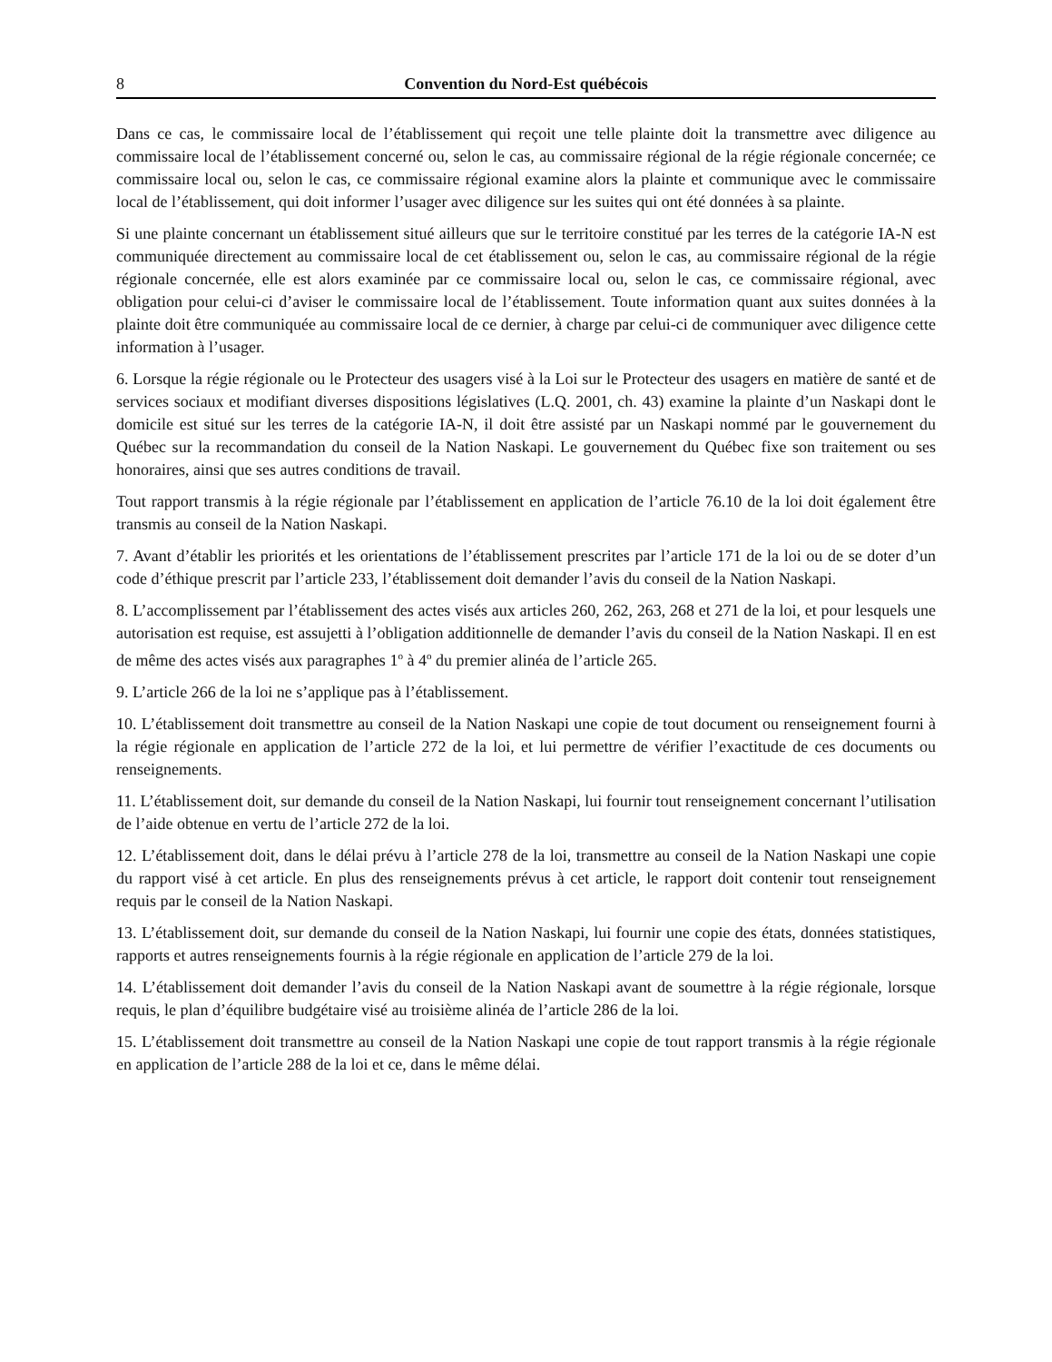8 Convention du Nord-Est québécois
Dans ce cas, le commissaire local de l’établissement qui reçoit une telle plainte doit la transmettre avec diligence au commissaire local de l’établissement concerné ou, selon le cas, au commissaire régional de la régie régionale concernée; ce commissaire local ou, selon le cas, ce commissaire régional examine alors la plainte et communique avec le commissaire local de l’établissement, qui doit informer l’usager avec diligence sur les suites qui ont été données à sa plainte.
Si une plainte concernant un établissement situé ailleurs que sur le territoire constitué par les terres de la catégorie IA-N est communiquée directement au commissaire local de cet établissement ou, selon le cas, au commissaire régional de la régie régionale concernée, elle est alors examinée par ce commissaire local ou, selon le cas, ce commissaire régional, avec obligation pour celui-ci d’aviser le commissaire local de l’établissement. Toute information quant aux suites données à la plainte doit être communiquée au commissaire local de ce dernier, à charge par celui-ci de communiquer avec diligence cette information à l’usager.
6. Lorsque la régie régionale ou le Protecteur des usagers visé à la Loi sur le Protecteur des usagers en matière de santé et de services sociaux et modifiant diverses dispositions législatives (L.Q. 2001, ch. 43) examine la plainte d’un Naskapi dont le domicile est situé sur les terres de la catégorie IA-N, il doit être assisté par un Naskapi nommé par le gouvernement du Québec sur la recommandation du conseil de la Nation Naskapi. Le gouvernement du Québec fixe son traitement ou ses honoraires, ainsi que ses autres conditions de travail.
Tout rapport transmis à la régie régionale par l’établissement en application de l’article 76.10 de la loi doit également être transmis au conseil de la Nation Naskapi.
7. Avant d’établir les priorités et les orientations de l’établissement prescrites par l’article 171 de la loi ou de se doter d’un code d’éthique prescrit par l’article 233, l’établissement doit demander l’avis du conseil de la Nation Naskapi.
8. L’accomplissement par l’établissement des actes visés aux articles 260, 262, 263, 268 et 271 de la loi, et pour lesquels une autorisation est requise, est assujetti à l’obligation additionnelle de demander l’avis du conseil de la Nation Naskapi. Il en est de même des actes visés aux paragraphes 1<sup>o</sup> à 4<sup>o</sup> du premier alinéa de l’article 265.
9. L’article 266 de la loi ne s’applique pas à l’établissement.
10. L’établissement doit transmettre au conseil de la Nation Naskapi une copie de tout document ou renseignement fourni à la régie régionale en application de l’article 272 de la loi, et lui permettre de vérifier l’exactitude de ces documents ou renseignements.
11. L’établissement doit, sur demande du conseil de la Nation Naskapi, lui fournir tout renseignement concernant l’utilisation de l’aide obtenue en vertu de l’article 272 de la loi.
12. L’établissement doit, dans le délai prévu à l’article 278 de la loi, transmettre au conseil de la Nation Naskapi une copie du rapport visé à cet article. En plus des renseignements prévus à cet article, le rapport doit contenir tout renseignement requis par le conseil de la Nation Naskapi.
13. L’établissement doit, sur demande du conseil de la Nation Naskapi, lui fournir une copie des états, données statistiques, rapports et autres renseignements fournis à la régie régionale en application de l’article 279 de la loi.
14. L’établissement doit demander l’avis du conseil de la Nation Naskapi avant de soumettre à la régie régionale, lorsque requis, le plan d’équilibre budgétaire visé au troisième alinéa de l’article 286 de la loi.
15. L’établissement doit transmettre au conseil de la Nation Naskapi une copie de tout rapport transmis à la régie régionale en application de l’article 288 de la loi et ce, dans le même délai.